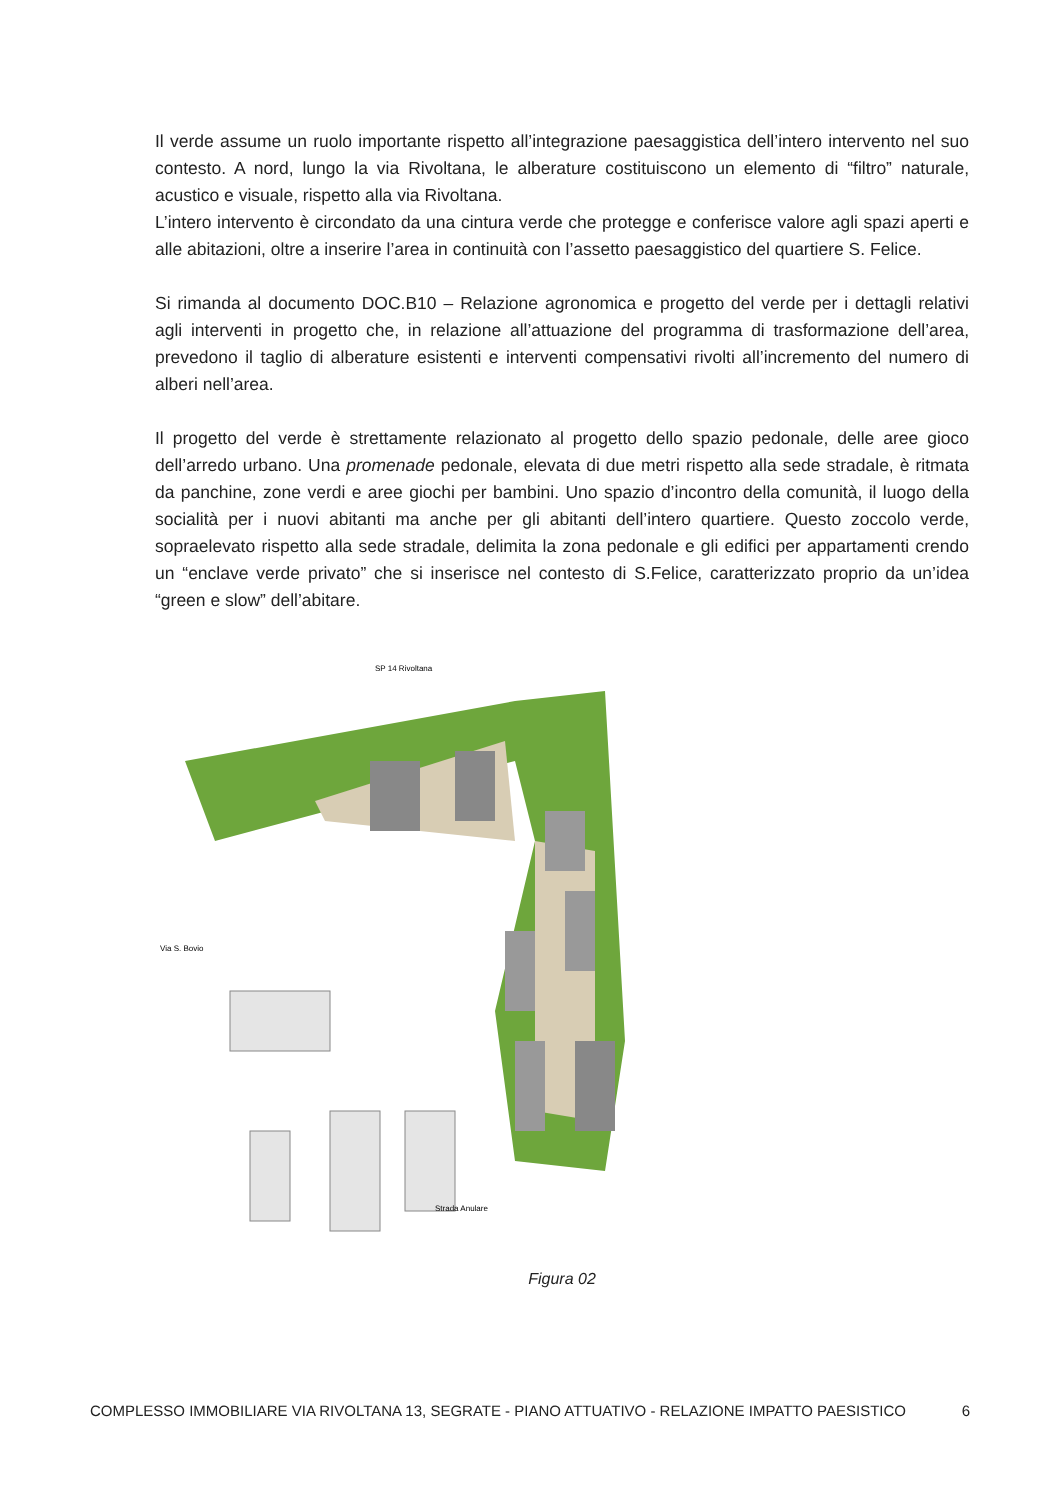Il verde assume un ruolo importante rispetto all’integrazione paesaggistica dell’intero intervento nel suo contesto. A nord, lungo la via Rivoltana, le alberature costituiscono un elemento di “filtro” naturale, acustico e visuale, rispetto alla via Rivoltana.
L’intero intervento è circondato da una cintura verde che protegge e conferisce valore agli spazi aperti e alle abitazioni, oltre a inserire l’area in continuità con l’assetto paesaggistico del quartiere S. Felice.
Si rimanda al documento DOC.B10 – Relazione agronomica e progetto del verde per i dettagli relativi agli interventi in progetto che, in relazione all’attuazione del programma di trasformazione dell’area, prevedono il taglio di alberature esistenti e interventi compensativi rivolti all’incremento del numero di alberi nell’area.
Il progetto del verde è strettamente relazionato al progetto dello spazio pedonale, delle aree gioco dell’arredo urbano. Una promenade pedonale, elevata di due metri rispetto alla sede stradale, è ritmata da panchine, zone verdi e aree giochi per bambini. Uno spazio d’incontro della comunità, il luogo della socialità per i nuovi abitanti ma anche per gli abitanti dell’intero quartiere. Questo zoccolo verde, sopraelevato rispetto alla sede stradale, delimita la zona pedonale e gli edifici per appartamenti crendo un “enclave verde privato” che si inserisce nel contesto di S.Felice, caratterizzato proprio da un’idea “green e slow” dell’abitare.
SP 14 Rivoltana
Strada Anulare
Via S. Bovio
Figura 02
COMPLESSO IMMOBILIARE VIA RIVOLTANA 13, SEGRATE - PIANO ATTUATIVO - RELAZIONE IMPATTO PAESISTICO 6